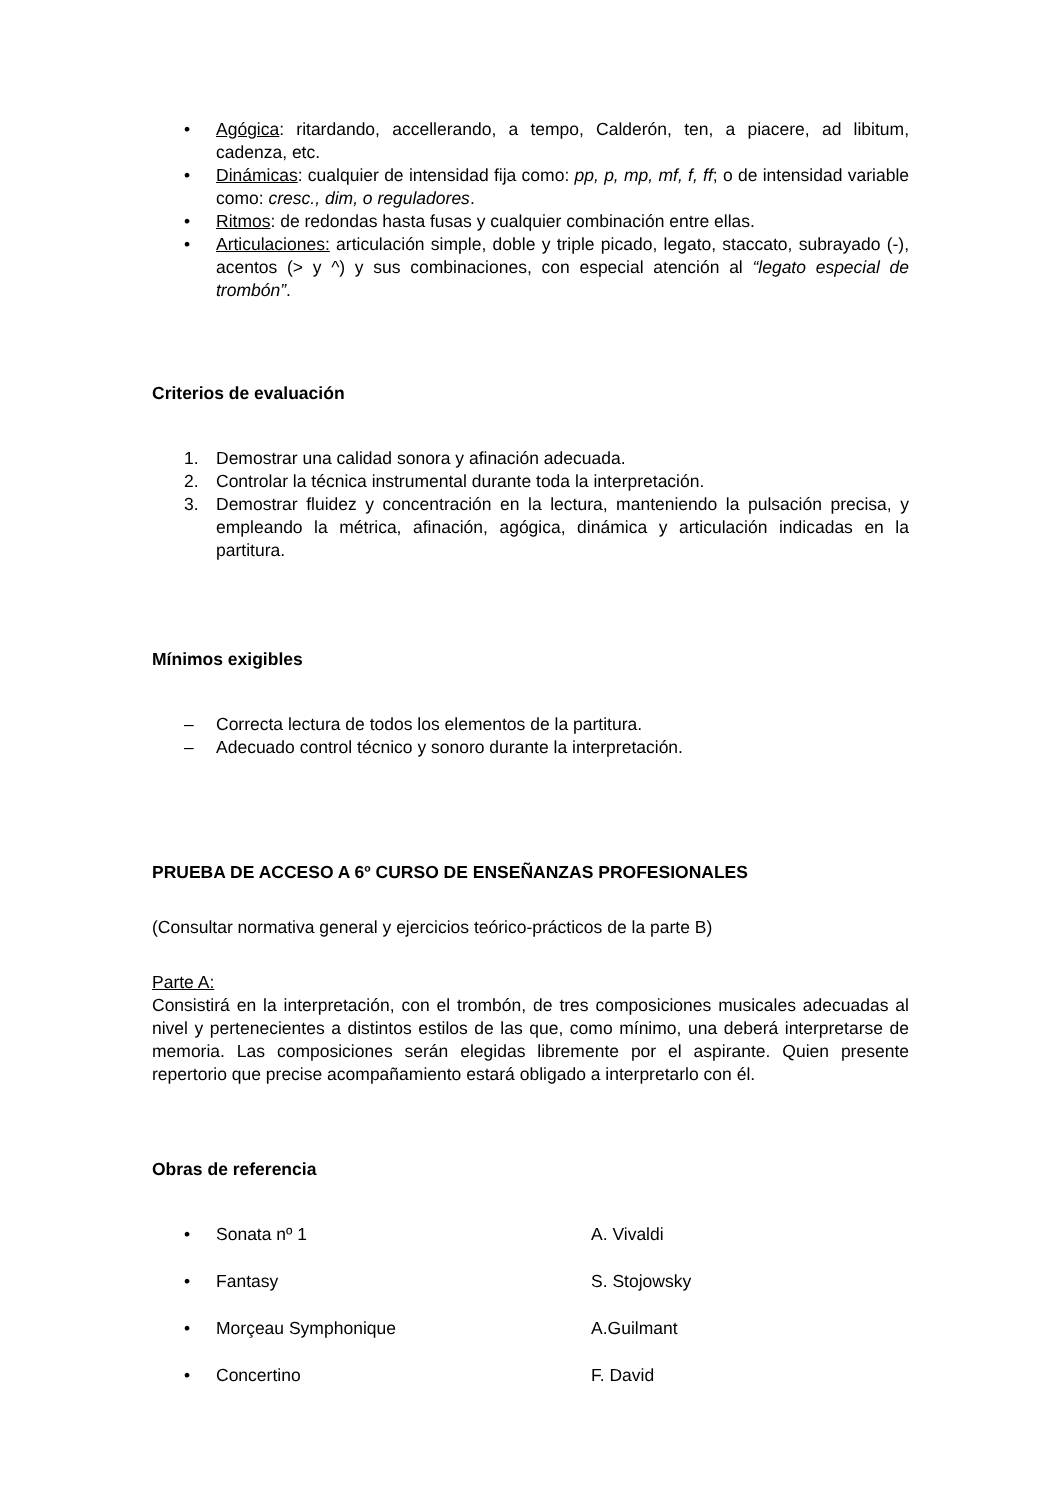• Agógica: ritardando, accellerando, a tempo, Calderón, ten, a piacere, ad libitum, cadenza, etc.
• Dinámicas: cualquier de intensidad fija como: pp, p, mp, mf, f, ff; o de intensidad variable como: cresc., dim, o reguladores.
• Ritmos: de redondas hasta fusas y cualquier combinación entre ellas.
• Articulaciones: articulación simple, doble y triple picado, legato, staccato, subrayado (-), acentos (> y ^) y sus combinaciones, con especial atención al “legato especial de trombón”.
Criterios de evaluación
1. Demostrar una calidad sonora y afinación adecuada.
2. Controlar la técnica instrumental durante toda la interpretación.
3. Demostrar fluidez y concentración en la lectura, manteniendo la pulsación precisa, y empleando la métrica, afinación, agógica, dinámica y articulación indicadas en la partitura.
Mínimos exigibles
– Correcta lectura de todos los elementos de la partitura.
– Adecuado control técnico y sonoro durante la interpretación.
PRUEBA DE ACCESO A 6º CURSO DE ENSEÑANZAS PROFESIONALES
(Consultar normativa general y ejercicios teórico-prácticos de la parte B)
Parte A:
Consistirá en la interpretación, con el trombón, de tres composiciones musicales adecuadas al nivel y pertenecientes a distintos estilos de las que, como mínimo, una deberá interpretarse de memoria. Las composiciones serán elegidas libremente por el aspirante. Quien presente repertorio que precise acompañamiento estará obligado a interpretarlo con él.
Obras de referencia
• Sonata nº 1 A. Vivaldi
• Fantasy S. Stojowsky
• Morçeau Symphonique A.Guilmant
• Concertino F. David